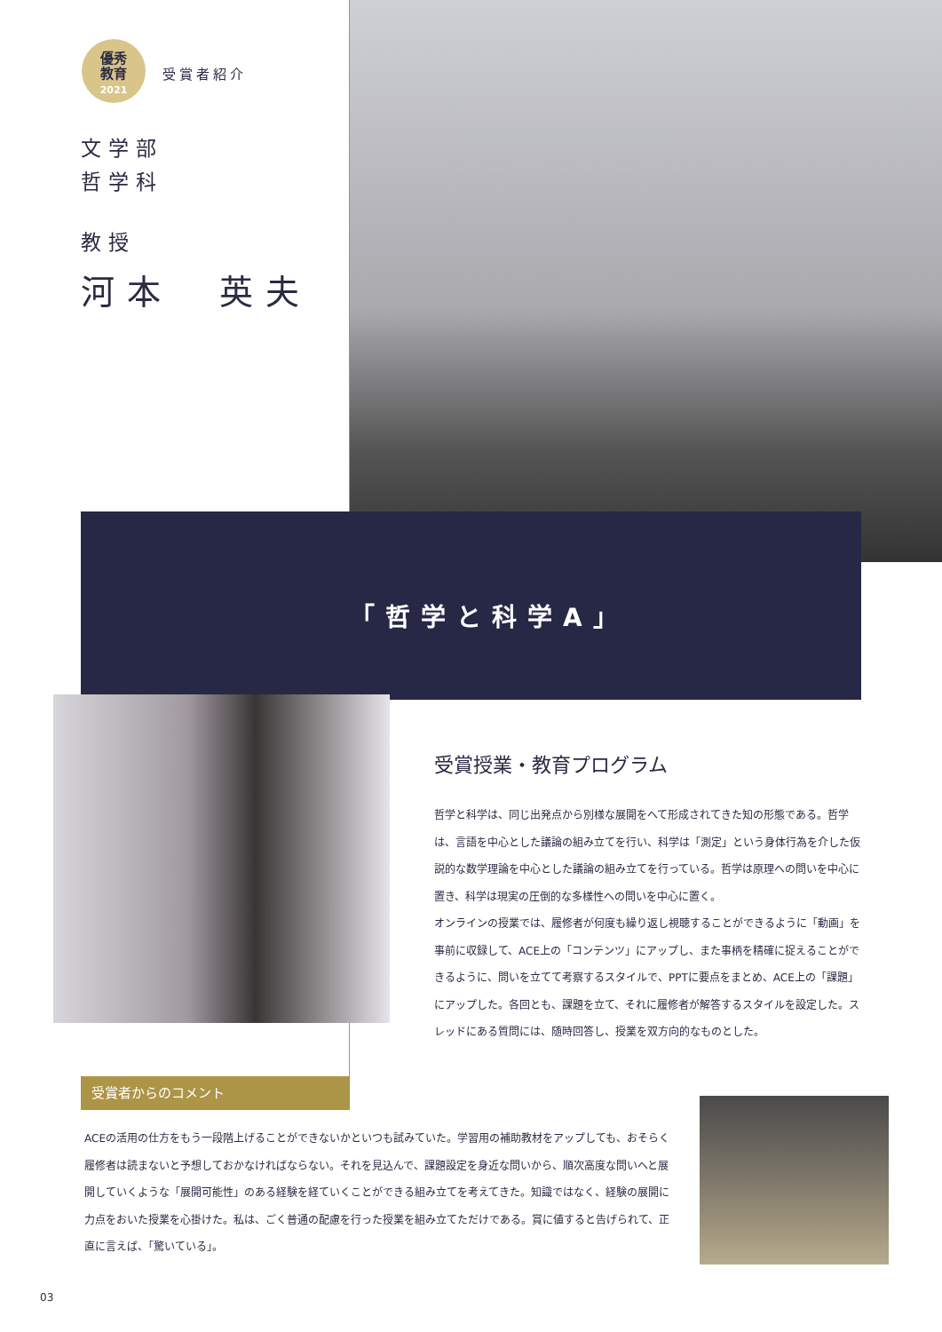優秀
教育
2021
受賞者紹介
文学部
哲学科
教授
河本　英夫
「哲学と科学A」
受賞授業・教育プログラム
哲学と科学は、同じ出発点から別様な展開をへて形成されてきた知の形態である。哲学は、言語を中心とした議論の組み立てを行い、科学は「測定」という身体行為を介した仮説的な数学理論を中心とした議論の組み立てを行っている。哲学は原理への問いを中心に置き、科学は現実の圧倒的な多様性への問いを中心に置く。
オンラインの授業では、履修者が何度も繰り返し視聴することができるように「動画」を事前に収録して、ACE上の「コンテンツ」にアップし、また事柄を精確に捉えることができるように、問いを立てて考察するスタイルで、PPTに要点をまとめ、ACE上の「課題」にアップした。各回とも、課題を立て、それに履修者が解答するスタイルを設定した。スレッドにある質問には、随時回答し、授業を双方向的なものとした。
受賞者からのコメント
ACEの活用の仕方をもう一段階上げることができないかといつも試みていた。学習用の補助教材をアップしても、おそらく履修者は読まないと予想しておかなければならない。それを見込んで、課題設定を身近な問いから、順次高度な問いへと展開していくような「展開可能性」のある経験を経ていくことができる組み立てを考えてきた。知識ではなく、経験の展開に力点をおいた授業を心掛けた。私は、ごく普通の配慮を行った授業を組み立てただけである。賞に値すると告げられて、正直に言えば、「驚いている」。
03